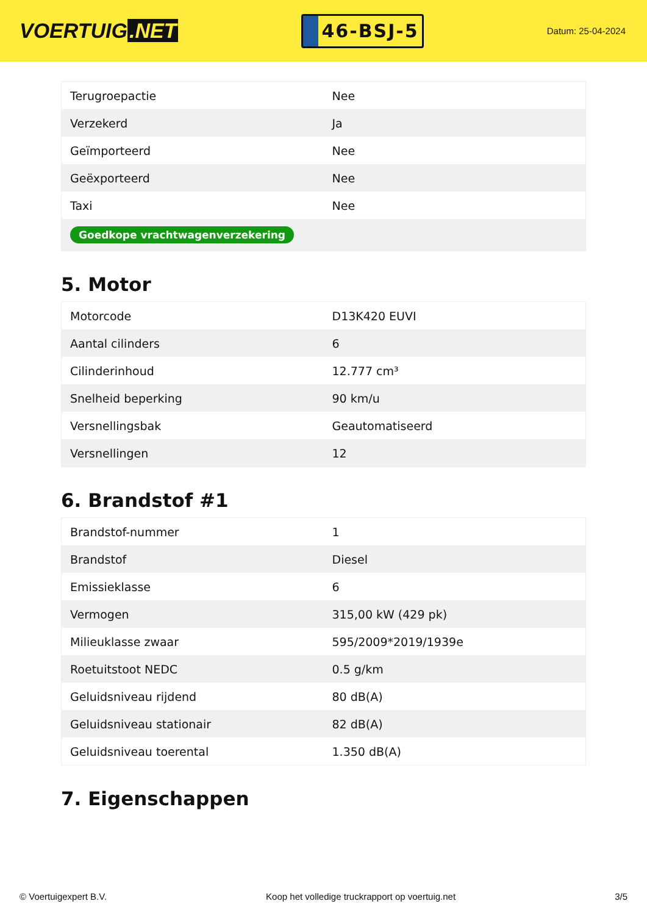VOERTUIG.NET
46-BSJ-5
Datum: 25-04-2024
| Terugroepactie | Nee |
| Verzekerd | Ja |
| Geïmporteerd | Nee |
| Geëxporteerd | Nee |
| Taxi | Nee |
| Goedkope vrachtwagenverzekering | |
5. Motor
| Motorcode | D13K420 EUVI |
| Aantal cilinders | 6 |
| Cilinderinhoud | 12.777 cm³ |
| Snelheid beperking | 90 km/u |
| Versnellingsbak | Geautomatiseerd |
| Versnellingen | 12 |
6. Brandstof #1
| Brandstof-nummer | 1 |
| Brandstof | Diesel |
| Emissieklasse | 6 |
| Vermogen | 315,00 kW (429 pk) |
| Milieuklasse zwaar | 595/2009*2019/1939e |
| Roetuitstoot NEDC | 0.5 g/km |
| Geluidsniveau rijdend | 80 dB(A) |
| Geluidsniveau stationair | 82 dB(A) |
| Geluidsniveau toerental | 1.350 dB(A) |
7. Eigenschappen
© Voertuigexpert B.V. Koop het volledige truckrapport op voertuig.net 3/5